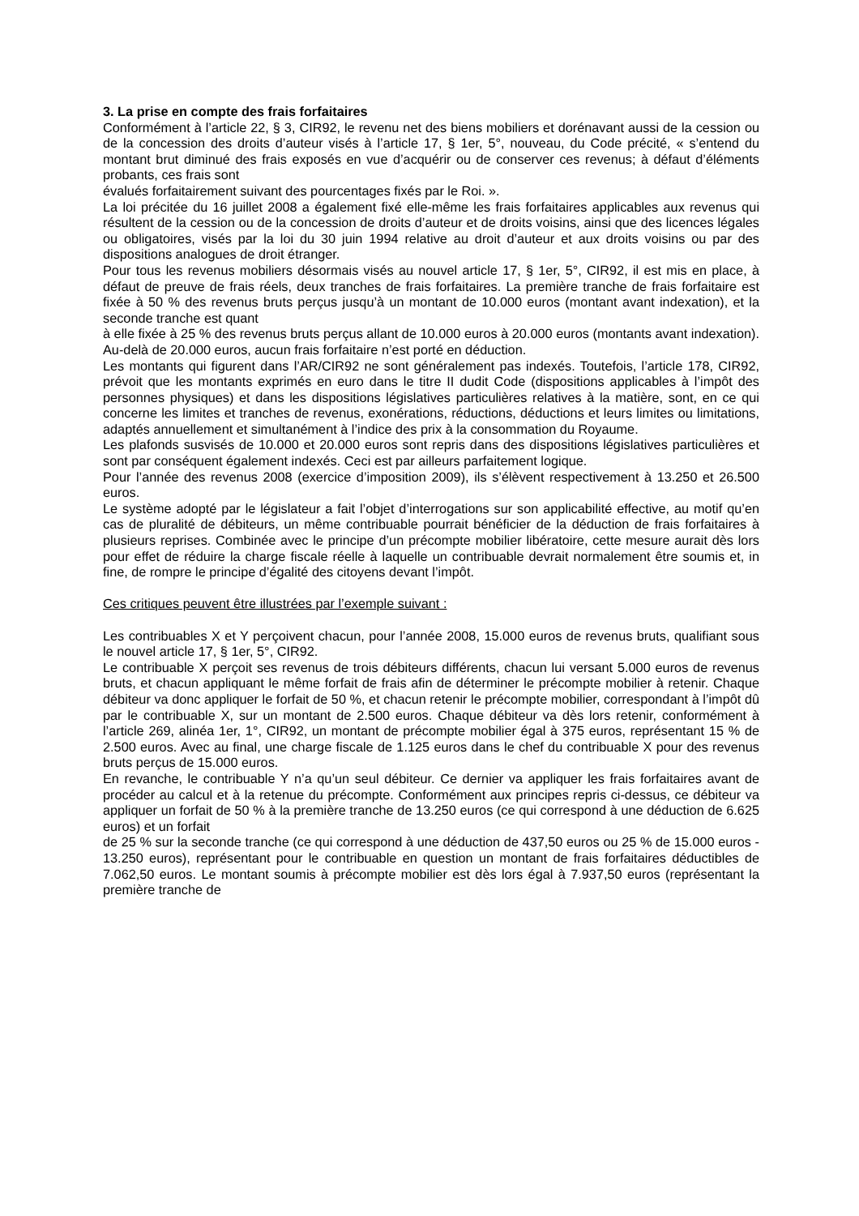3. La prise en compte des frais forfaitaires
Conformément à l’article 22, § 3, CIR92, le revenu net des biens mobiliers et dorénavant aussi de la cession ou de la concession des droits d’auteur visés à l’article 17, § 1er, 5°, nouveau, du Code précité, « s’entend du montant brut diminué des frais exposés en vue d’acquérir ou de conserver ces revenus; à défaut d’éléments probants, ces frais sont
évalués forfaitairement suivant des pourcentages fixés par le Roi. ».
La loi précitée du 16 juillet 2008 a également fixé elle-même les frais forfaitaires applicables aux revenus qui résultent de la cession ou de la concession de droits d’auteur et de droits voisins, ainsi que des licences légales ou obligatoires, visés par la loi du 30 juin 1994 relative au droit d’auteur et aux droits voisins ou par des dispositions analogues de droit étranger.
Pour tous les revenus mobiliers désormais visés au nouvel article 17, § 1er, 5°, CIR92, il est mis en place, à défaut de preuve de frais réels, deux tranches de frais forfaitaires. La première tranche de frais forfaitaire est fixée à 50 % des revenus bruts perçus jusqu’à un montant de 10.000 euros (montant avant indexation), et la seconde tranche est quant
à elle fixée à 25 % des revenus bruts perçus allant de 10.000 euros à 20.000 euros (montants avant indexation). Au-delà de 20.000 euros, aucun frais forfaitaire n’est porté en déduction.
Les montants qui figurent dans l’AR/CIR92 ne sont généralement pas indexés. Toutefois, l’article 178, CIR92, prévoit que les montants exprimés en euro dans le titre II dudit Code (dispositions applicables à l’impôt des personnes physiques) et dans les dispositions législatives particulières relatives à la matière, sont, en ce qui concerne les limites et tranches de revenus, exonérations, réductions, déductions et leurs limites ou limitations, adaptés annuellement et simultanément à l’indice des prix à la consommation du Royaume.
Les plafonds susvisés de 10.000 et 20.000 euros sont repris dans des dispositions législatives particulières et sont par conséquent également indexés. Ceci est par ailleurs parfaitement logique.
Pour l’année des revenus 2008 (exercice d’imposition 2009), ils s’élèvent respectivement à 13.250 et 26.500 euros.
Le système adopté par le législateur a fait l’objet d’interrogations sur son applicabilité effective, au motif qu’en cas de pluralité de débiteurs, un même contribuable pourrait bénéficier de la déduction de frais forfaitaires à plusieurs reprises. Combinée avec le principe d’un précompte mobilier libératoire, cette mesure aurait dès lors pour effet de réduire la charge fiscale réelle à laquelle un contribuable devrait normalement être soumis et, in fine, de rompre le principe d’égalité des citoyens devant l’impôt.
Ces critiques peuvent être illustrées par l’exemple suivant :
Les contribuables X et Y perçoivent chacun, pour l’année 2008, 15.000 euros de revenus bruts, qualifiant sous le nouvel article 17, § 1er, 5°, CIR92.
Le contribuable X perçoit ses revenus de trois débiteurs différents, chacun lui versant 5.000 euros de revenus bruts, et chacun appliquant le même forfait de frais afin de déterminer le précompte mobilier à retenir. Chaque débiteur va donc appliquer le forfait de 50 %, et chacun retenir le précompte mobilier, correspondant à l’impôt dû par le contribuable X, sur un montant de 2.500 euros. Chaque débiteur va dès lors retenir, conformément à l’article 269, alinéa 1er, 1°, CIR92, un montant de précompte mobilier égal à 375 euros, représentant 15 % de 2.500 euros. Avec au final, une charge fiscale de 1.125 euros dans le chef du contribuable X pour des revenus bruts perçus de 15.000 euros.
En revanche, le contribuable Y n’a qu’un seul débiteur. Ce dernier va appliquer les frais forfaitaires avant de procéder au calcul et à la retenue du précompte. Conformément aux principes repris ci-dessus, ce débiteur va appliquer un forfait de 50 % à la première tranche de 13.250 euros (ce qui correspond à une déduction de 6.625 euros) et un forfait
de 25 % sur la seconde tranche (ce qui correspond à une déduction de 437,50 euros ou 25 % de 15.000 euros - 13.250 euros), représentant pour le contribuable en question un montant de frais forfaitaires déductibles de 7.062,50 euros. Le montant soumis à précompte mobilier est dès lors égal à 7.937,50 euros (représentant la première tranche de